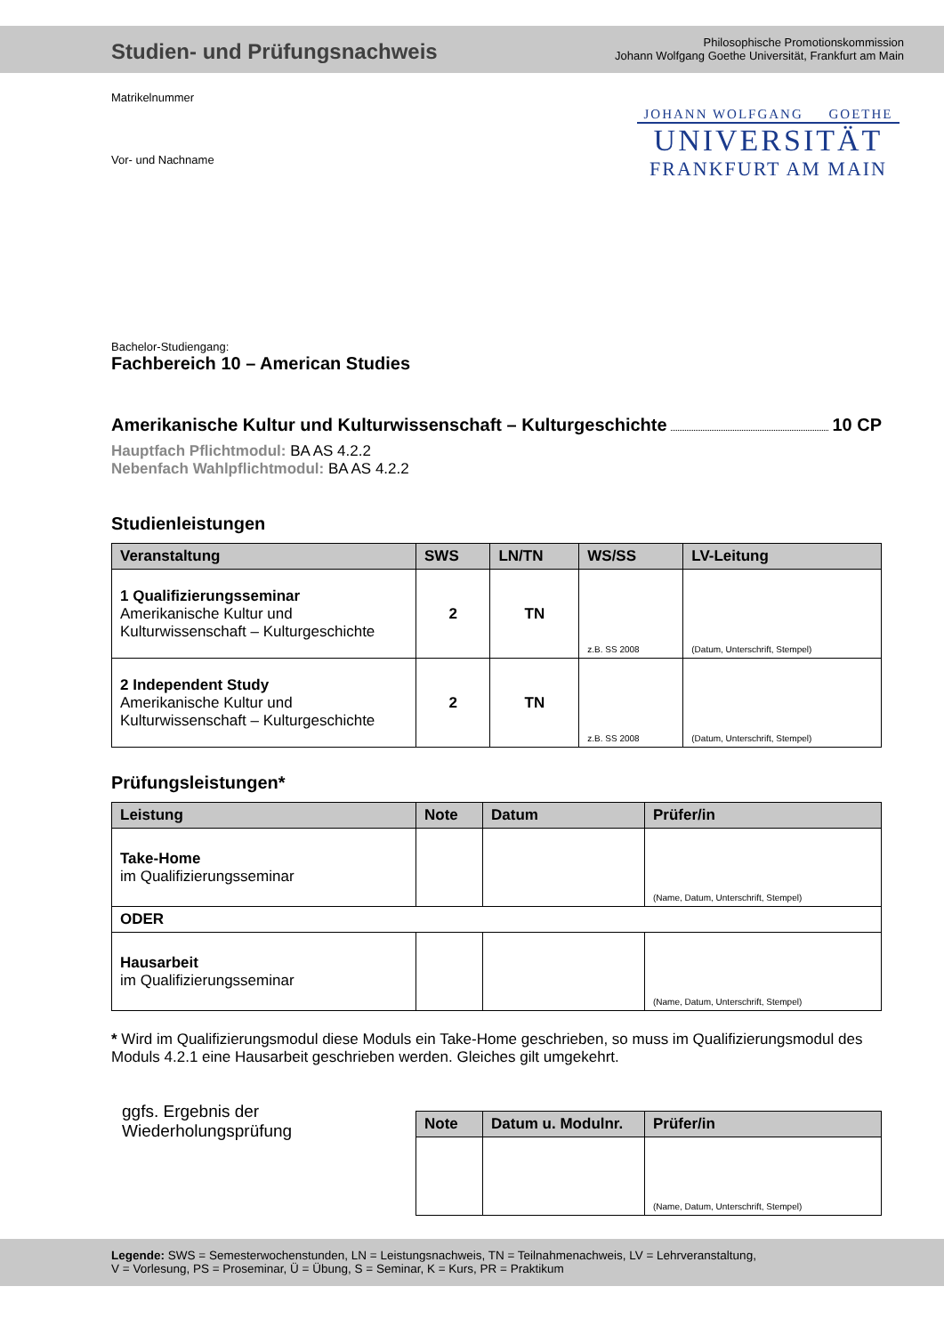Studien- und Prüfungsnachweis
Philosophische Promotionskommission
Johann Wolfgang Goethe Universität, Frankfurt am Main
Matrikelnummer
Vor- und Nachname
JOHANN WOLFGANG GOETHE
UNIVERSITÄT
FRANKFURT AM MAIN
Bachelor-Studiengang:
Fachbereich 10 – American Studies
Amerikanische Kultur und Kulturwissenschaft – Kulturgeschichte 10 CP
Hauptfach Pflichtmodul: BA AS 4.2.2
Nebenfach Wahlpflichtmodul: BA AS 4.2.2
Studienleistungen
| Veranstaltung | SWS | LN/TN | WS/SS | LV-Leitung |
| --- | --- | --- | --- | --- |
| 1 Qualifizierungsseminar Amerikanische Kultur und Kulturwissenschaft – Kulturgeschichte | 2 | TN | z.B. SS 2008 | (Datum, Unterschrift, Stempel) |
| 2 Independent Study Amerikanische Kultur und Kulturwissenschaft – Kulturgeschichte | 2 | TN | z.B. SS 2008 | (Datum, Unterschrift, Stempel) |
Prüfungsleistungen*
| Leistung | Note | Datum | Prüfer/in |
| --- | --- | --- | --- |
| Take-Home im Qualifizierungsseminar | | | (Name, Datum, Unterschrift, Stempel) |
| ODER | | | |
| Hausarbeit im Qualifizierungsseminar | | | (Name, Datum, Unterschrift, Stempel) |
* Wird im Qualifizierungsmodul diese Moduls ein Take-Home geschrieben, so muss im Qualifizierungsmodul des Moduls 4.2.1 eine Hausarbeit geschrieben werden. Gleiches gilt umgekehrt.
ggfs. Ergebnis der
Wiederholungsprüfung
| Note | Datum u. Modulnr. | Prüfer/in |
| --- | --- | --- |
| | | (Name, Datum, Unterschrift, Stempel) |
Legende: SWS = Semesterwochenstunden, LN = Leistungsnachweis, TN = Teilnahmenachweis, LV = Lehrveranstaltung,
V = Vorlesung, PS = Proseminar, Ü = Übung, S = Seminar, K = Kurs, PR = Praktikum